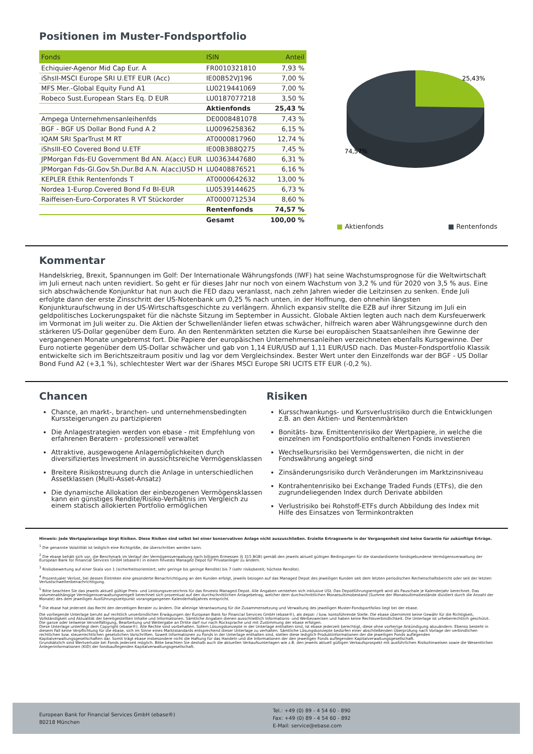Positionen im Muster-Fondsportfolio
| Fonds | ISIN | Anteil |
| --- | --- | --- |
| Echiquier-Agenor Mid Cap Eur. A | FR0010321810 | 7,93 % |
| iShsII-MSCI Europe SRI U.ETF EUR (Acc) | IE00B52VJ196 | 7,00 % |
| MFS Mer.-Global Equity Fund A1 | LU0219441069 | 7,00 % |
| Robeco Sust.European Stars Eq. D EUR | LU0187077218 | 3,50 % |
| | Aktienfonds | 25,43 % |
| Ampega Unternehmensanleihenfds | DE0008481078 | 7,43 % |
| BGF - BGF US Dollar Bond Fund A 2 | LU0096258362 | 6,15 % |
| IQAM SRI SparTrust M RT | AT0000817960 | 12,74 % |
| iShsIII-EO Covered Bond U.ETF | IE00B3B8Q275 | 7,45 % |
| JPMorgan Fds-EU Government Bd AN. A(acc) EUR | LU0363447680 | 6,31 % |
| JPMorgan Fds-Gl.Gov.Sh.Dur.Bd A.N. A(acc)USD H | LU0408876521 | 6,16 % |
| KEPLER Ethik Rentenfonds T | AT0000642632 | 13,00 % |
| Nordea 1-Europ.Covered Bond Fd BI-EUR | LU0539144625 | 6,73 % |
| Raiffeisen-Euro-Corporates R VT Stückorder | AT0000712534 | 8,60 % |
| | Rentenfonds | 74,57 % |
| | Gesamt | 100,00 % |
25,43%
74,57%
■ Aktienfonds ■ Rentenfonds
Kommentar
Handelskrieg, Brexit, Spannungen im Golf: Der Internationale Währungsfonds (IWF) hat seine Wachstumsprognose für die Weltwirtschaft im Juli erneut nach unten revidiert. So geht er für dieses Jahr nur noch von einem Wachstum von 3,2 % und für 2020 von 3,5 % aus. Eine sich abschwächende Konjunktur hat nun auch die FED dazu veranlasst, nach zehn Jahren wieder die Leitzinsen zu senken. Ende Juli erfolgte dann der erste Zinsschritt der US-Notenbank um 0,25 % nach unten, in der Hoffnung, den ohnehin längsten Konjunkturaufschwung in der US-Wirtschaftsgeschichte zu verlängern. Ähnlich expansiv stellte die EZB auf ihrer Sitzung im Juli ein geldpolitisches Lockerungspaket für die nächste Sitzung im September in Aussicht. Globale Aktien legten auch nach dem Kursfeuerwerk im Vormonat im Juli weiter zu. Die Aktien der Schwellenländer liefen etwas schwächer, hilfreich waren aber Währungsgewinne durch den stärkeren US-Dollar gegenüber dem Euro. An den Rentenmärkten setzten die Kurse bei europäischen Staatsanleihen ihre Gewinne der vergangenen Monate ungebremst fort. Die Papiere der europäischen Unternehmensanleihen verzeichneten ebenfalls Kursgewinne. Der Euro notierte gegenüber dem US-Dollar schwächer und gab von 1,14 EUR/USD auf 1,11 EUR/USD nach. Das Muster-Fondsportfolio Klassik entwickelte sich im Berichtszeitraum positiv und lag vor dem Vergleichsindex. Bester Wert unter den Einzelfonds war der BGF - US Dollar Bond Fund A2 (+3,1 %), schlechtester Wert war der iShares MSCI Europe SRI UCITS ETF EUR (-0,2 %).
Chancen
Chance, an markt-, branchen- und unternehmensbedingten Kurssteigerungen zu partizipieren
Die Anlagestrategien werden von ebase - mit Empfehlung von erfahrenen Beratern - professionell verwaltet
Attraktive, ausgewogene Anlagemöglichkeiten durch diversifiziertes Investment in aussichtsreiche Vermögensklassen
Breitere Risikostreuung durch die Anlage in unterschiedlichen Assetklassen (Multi-Asset-Ansatz)
Die dynamische Allokation der einbezogenen Vermögensklassen kann ein günstiges Rendite/Risiko-Verhältnis im Vergleich zu einem statisch allokierten Portfolio ermöglichen
Risiken
Kursschwankungs- und Kursverlustrisiko durch die Entwicklungen z.B. an den Aktien- und Rentenmärkten
Bonitäts- bzw. Emittentenrisiko der Wertpapiere, in welche die einzelnen im Fondsportfolio enthaltenen Fonds investieren
Wechselkursrisiko bei Vermögenswerten, die nicht in der Fondswährung angelegt sind
Zinsänderungsrisiko durch Veränderungen im Marktzinsniveau
Kontrahentenrisiko bei Exchange Traded Funds (ETFs), die den zugrundeliegenden Index durch Derivate abbilden
Verlustrisiko bei Rohstoff-ETFs durch Abbildung des Index mit Hilfe des Einsatzes von Terminkontrakten
Hinweis: Jede Wertpapieranlage birgt Risiken. Diese Risiken sind selbst bei einer konservativen Anlage nicht auszuschließen. Erzielte Ertragswerte in der Vergangenheit sind keine Garantie für zukünftige Erträge.
<sup>1</sup> Die genannte Volatilität ist lediglich eine Richtgröße, die überschritten werden kann.
<sup>2</sup> Die ebase behält sich vor, die Benchmark im Verlauf der Vermögensverwaltung nach billigem Ermessen (§ 315 BGB) gemäß den jeweils aktuell gültigen Bedingungen für die standardisierte fondsgebundene Vermögensverwaltung der European Bank for Financial Services GmbH (ebase®) in einem finvesto Managed Depot für Privatanleger zu ändern.
<sup>3</sup> Risikobewertung auf einer Skala von 1 (sicherheitsorientiert; sehr geringe bis geringe Rendite) bis 7 (sehr risikobereit; höchste Rendite).
<sup>4</sup> Prozentualer Verlust, bei dessen Eintreten eine gesonderte Benachrichtigung an den Kunden erfolgt, jeweils bezogen auf das Managed Depot des jeweiligen Kunden seit dem letzten periodischen Rechenschaftsbericht oder seit der letzten Verlustschwellenbenachrichtigung.
<sup>5</sup> Bitte beachten Sie das jeweils aktuell gültige Preis- und Leistungsverzeichnis für das finvesto Managed Depot. Alle Angaben verstehen sich inklusive USt. Das Depotführungsentgelt wird als Pauschale je Kalenderjahr berechnet. Das volumenabhängige Vermögensverwaltungsentgelt berechnet sich prozentual auf den durchschnittlichen Anlagebetrag, welcher dem durchschnittlichen Monatsultimobestand (Summe der Monatsultimobestände dividiert durch die Anzahl der Monate) des dem jeweiligen Ausführungszeitpunkt vorangegangenen Kalenderhalbjahres entspricht.
<sup>6</sup> Die ebase hat jederzeit das Recht den derzeitigen Berater zu ändern. Die alleinige Verantwortung für die Zusammensetzung und Verwaltung des jeweiligen Muster-Fondsportfolios liegt bei der ebase.
Die vorliegende Unterlage beruht auf rechtlich unverbindlichen Erwägungen der European Bank for Financial Services GmbH (ebase®), als depot- / bzw. kontoführende Stelle. Die ebase übernimmt keine Gewähr für die Richtigkeit, Vollständigkeit und Aktualität der bereitgestellten Inhalte und Informationen. Sämtliche Angaben dienen ausschließlich Informations- und Werbezwecken und haben keine Rechtsverbindlichkeit. Die Unterlage ist urheberrechtlich geschützt. Die ganze oder teilweise Vervielfältigung, Bearbeitung und Weitergabe an Dritte darf nur nach Rücksprache und mit Zustimmung der ebase erfolgen.
Diese Unterlage unterliegt dem Copyright (ebase®). Alle Rechte sind vorbehalten. Sofern Lösungskonzepte in der Unterlage enthalten sind, ist ebase jederzeit berechtigt, diese ohne vorherige Ankündigung abzuändern. Ebenso besteht in diesem Fall keine Verpflichtung für die ebase, sich im Sinne eines Marktstandards entsprechend dieser Unterlage zu verhalten. Sämtliche Lösungskonzepte bedürfen einer abschließenden Überprüfung nach Vorlage der verbindlichen rechtlichen bzw. steuerrechtlichen gesetzlichen Vorschriften. Soweit Informationen zu Fonds in der Unterlage enthalten sind, stellen diese lediglich Produktinformationen der die jeweiligen Fonds auflegenden Kapitalverwaltungsgesellschaften dar. Somit trägt ebase insbesondere nicht die Haftung für das Handeln und die Informationen der den jeweiligen Fonds auflegenden Kapitalverwaltungsgesellschaft.
Grundsätzlich sind Wertverluste bei Fonds jederzeit möglich. Bitte beachten Sie deshalb auch die aktuellen Verkaufsunterlagen wie z.B. den jeweils aktuell gültigen Verkaufsprospekt mit ausführlichen Risikohinweisen sowie die Wesentlichen Anlegerinformationen (KID) der fondsauflegenden Kapitalverwaltungsgesellschaft.
European Bank for Financial Services GmbH (ebase®)
80218 München
Tel.: +49 (0) 89 - 4 54 60 - 890
Fax: +49 (0) 89 - 4 54 60 - 892
E-Mail: service@ebase.com